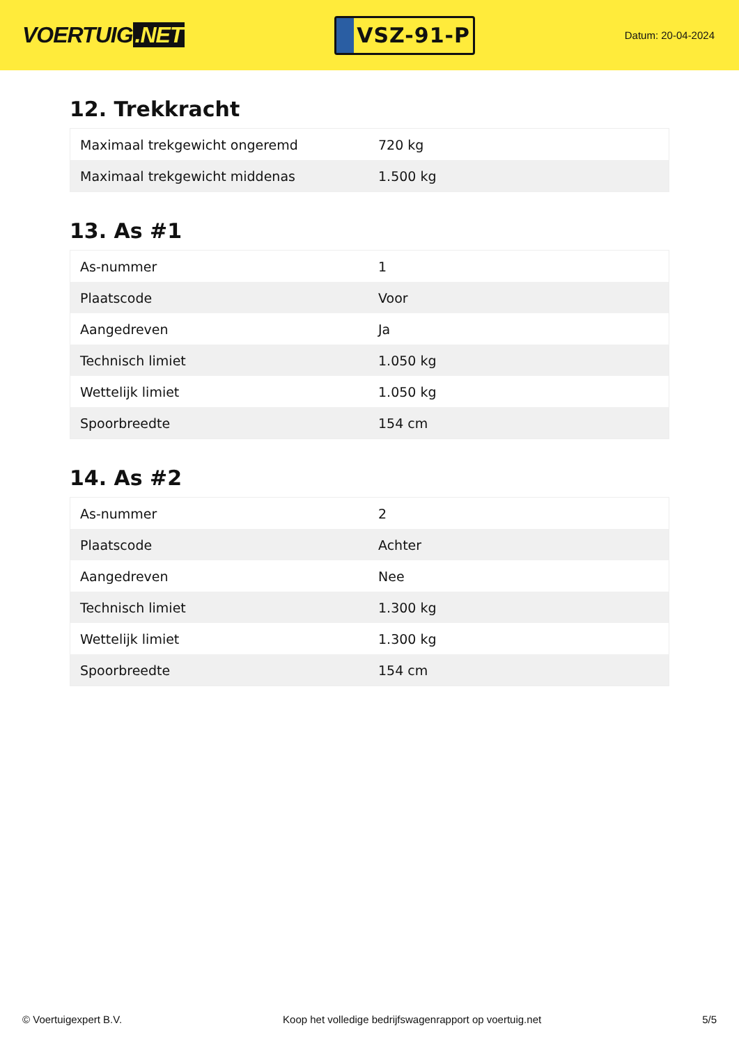VOERTUIG.NET
VSZ-91-P
Datum: 20-04-2024
12. Trekkracht
| Maximaal trekgewicht ongeremd | 720 kg |
| Maximaal trekgewicht middenas | 1.500 kg |
13. As #1
| As-nummer | 1 |
| Plaatscode | Voor |
| Aangedreven | Ja |
| Technisch limiet | 1.050 kg |
| Wettelijk limiet | 1.050 kg |
| Spoorbreedte | 154 cm |
14. As #2
| As-nummer | 2 |
| Plaatscode | Achter |
| Aangedreven | Nee |
| Technisch limiet | 1.300 kg |
| Wettelijk limiet | 1.300 kg |
| Spoorbreedte | 154 cm |
© Voertuigexpert B.V. Koop het volledige bedrijfswagenrapport op voertuig.net 5/5